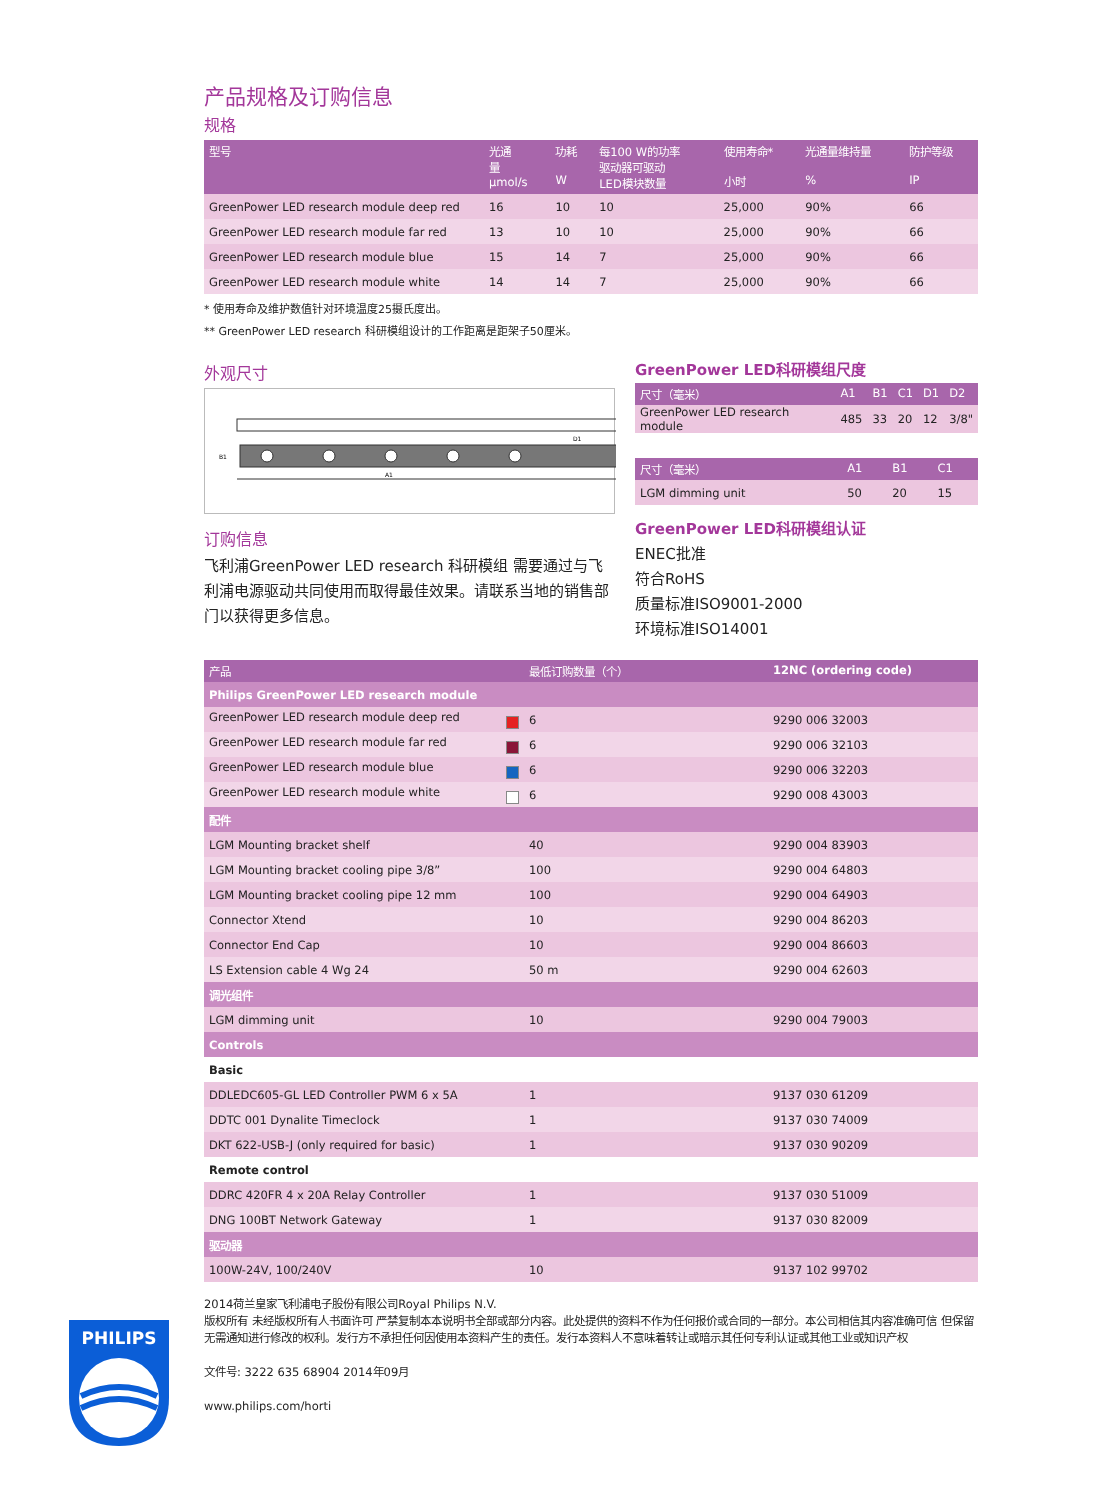产品规格及订购信息
规格
| 型号 | 光通 量 µmol/s | 功耗 W | 每100 W的功率 驱动器可驱动 LED模块数量 | 使用寿命* 小时 | 光通量维持量 % | 防护等级 IP |
| --- | --- | --- | --- | --- | --- | --- |
| GreenPower LED research module deep red | 16 | 10 | 10 | 25,000 | 90% | 66 |
| GreenPower LED research module far red | 13 | 10 | 10 | 25,000 | 90% | 66 |
| GreenPower LED research module blue | 15 | 14 | 7 | 25,000 | 90% | 66 |
| GreenPower LED research module white | 14 | 14 | 7 | 25,000 | 90% | 66 |
* 使用寿命及维护数值针对环境温度25摄氏度出。
** GreenPower LED research 科研模组设计的工作距离是距架子50厘米。
外观尺寸
A1
B1
D1
订购信息
飞利浦GreenPower LED research 科研模组 需要通过与飞利浦电源驱动共同使用而取得最佳效果。请联系当地的销售部门以获得更多信息。
GreenPower LED科研模组尺度
| 尺寸（毫米） | A1 | B1 | C1 | D1 | D2 |
| --- | --- | --- | --- | --- | --- |
| GreenPower LED research module | 485 | 33 | 20 | 12 | 3/8" |
| 尺寸（毫米） | A1 | B1 | C1 |
| --- | --- | --- | --- |
| LGM dimming unit | 50 | 20 | 15 |
GreenPower LED科研模组认证
ENEC批准
符合RoHS
质量标准ISO9001-2000
环境标准ISO14001
| 产品 | 最低订购数量（个） | 12NC (ordering code) |
| --- | --- | --- |
| Philips GreenPower LED research module | | |
| GreenPower LED research module deep red | 6 | 9290 006 32003 |
| GreenPower LED research module far red | 6 | 9290 006 32103 |
| GreenPower LED research module blue | 6 | 9290 006 32203 |
| GreenPower LED research module white | 6 | 9290 008 43003 |
| 配件 | | |
| LGM Mounting bracket shelf | 40 | 9290 004 83903 |
| LGM Mounting bracket cooling pipe 3/8” | 100 | 9290 004 64803 |
| LGM Mounting bracket cooling pipe 12 mm | 100 | 9290 004 64903 |
| Connector Xtend | 10 | 9290 004 86203 |
| Connector End Cap | 10 | 9290 004 86603 |
| LS Extension cable 4 Wg 24 | 50 m | 9290 004 62603 |
| 调光组件 | | |
| LGM dimming unit | 10 | 9290 004 79003 |
| Controls | | |
| Basic | | |
| DDLEDC605-GL LED Controller PWM 6 x 5A | 1 | 9137 030 61209 |
| DDTC 001 Dynalite Timeclock | 1 | 9137 030 74009 |
| DKT 622-USB-J (only required for basic) | 1 | 9137 030 90209 |
| Remote control | | |
| DDRC 420FR 4 x 20A Relay Controller | 1 | 9137 030 51009 |
| DNG 100BT Network Gateway | 1 | 9137 030 82009 |
| 驱动器 | | |
| 100W-24V, 100/240V | 10 | 9137 102 99702 |
2014荷兰皇家飞利浦电子股份有限公司Royal Philips N.V.
版权所有 未经版权所有人书面许可 严禁复制本本说明书全部或部分内容。此处提供的资料不作为任何报价或合同的一部分。本公司相信其内容准确可信 但保留无需通知进行修改的权利。发行方不承担任何因使用本资料产生的责任。发行本资料人不意味着转让或暗示其任何专利认证或其他工业或知识产权
文件号: 3222 635 68904 2014年09月
www.philips.com/horti
PHILIPS